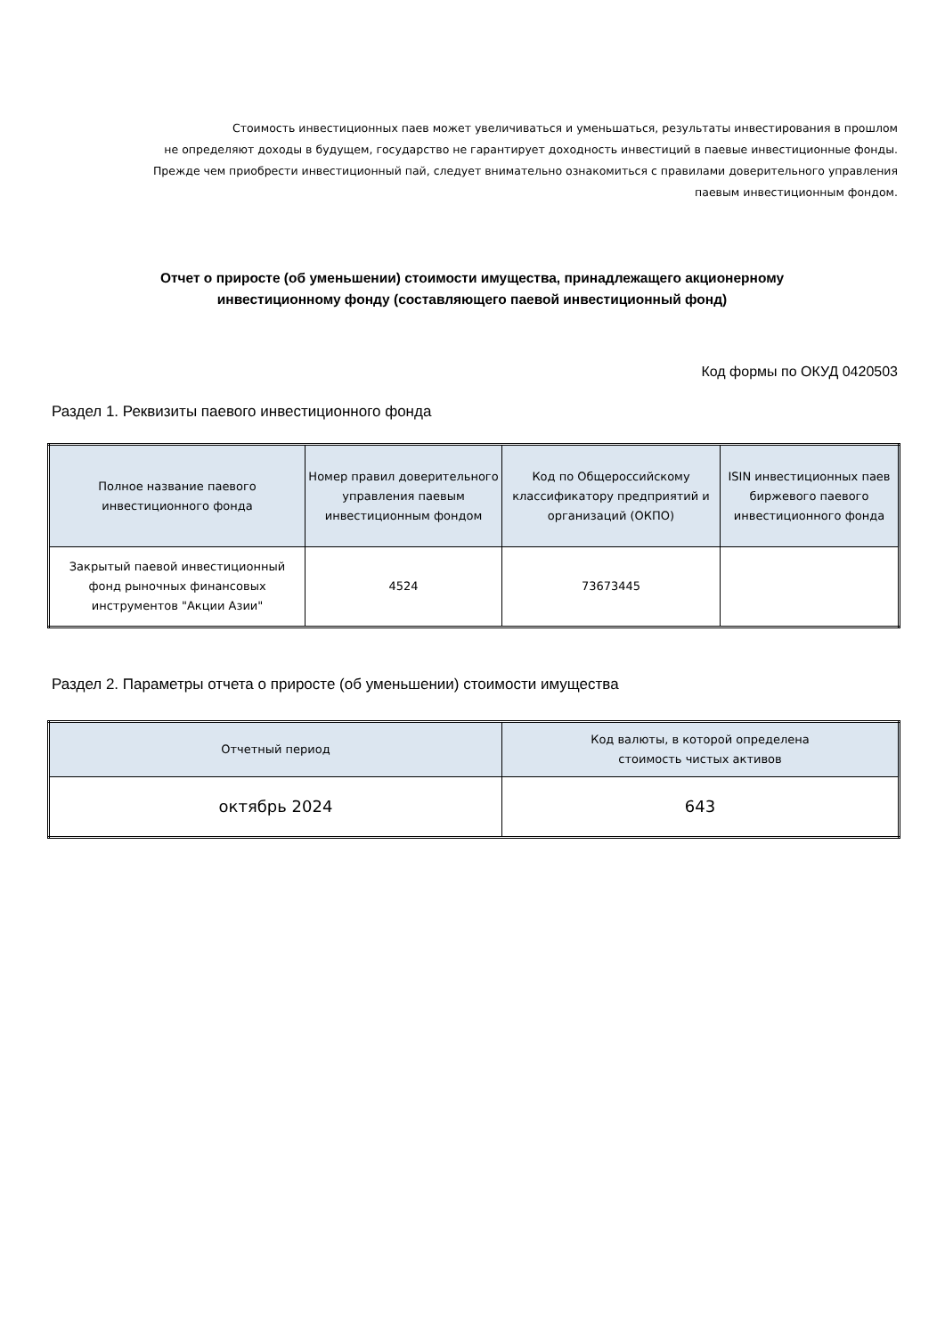Стоимость инвестиционных паев может увеличиваться и уменьшаться, результаты инвестирования в прошлом
не определяют доходы в будущем, государство не гарантирует доходность инвестиций в паевые инвестиционные фонды.
Прежде чем приобрести инвестиционный пай, следует внимательно ознакомиться с правилами доверительного управления
паевым инвестиционным фондом.
Отчет о приросте (об уменьшении) стоимости имущества, принадлежащего акционерному
инвестиционному фонду (составляющего паевой инвестиционный фонд)
Код формы по ОКУД 0420503
Раздел 1. Реквизиты паевого инвестиционного фонда
| Полное название паевого инвестиционного фонда | Номер правил доверительного управления паевым инвестиционным фондом | Код по Общероссийскому классификатору предприятий и организаций (ОКПО) | ISIN инвестиционных паев биржевого паевого инвестиционного фонда |
| --- | --- | --- | --- |
| Закрытый паевой инвестиционный фонд рыночных финансовых инструментов "Акции Азии" | 4524 | 73673445 | |
Раздел 2. Параметры отчета о приросте (об уменьшении) стоимости имущества
| Отчетный период | Код валюты, в которой определена стоимость чистых активов |
| --- | --- |
| октябрь 2024 | 643 |